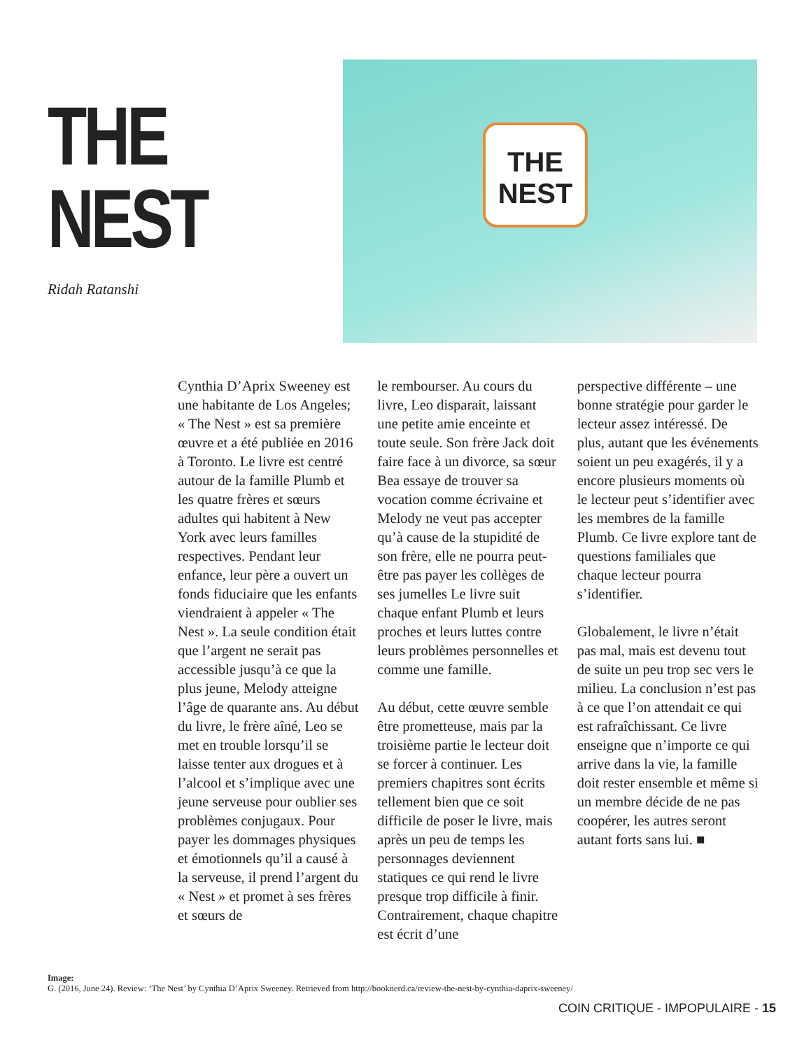THE NEST
Ridah Ratanshi
THE NEST
Cynthia D’Aprix Sweeney est une habitante de Los Angeles; « The Nest » est sa première œuvre et a été publiée en 2016 à Toronto. Le livre est centré autour de la famille Plumb et les quatre frères et sœurs adultes qui habitent à New York avec leurs familles respectives. Pendant leur enfance, leur père a ouvert un fonds fiduciaire que les enfants viendraient à appeler « The Nest ». La seule condition était que l’argent ne serait pas accessible jusqu’à ce que la plus jeune, Melody atteigne l’âge de quarante ans. Au début du livre, le frère aîné, Leo se met en trouble lorsqu’il se laisse tenter aux drogues et à l’alcool et s’implique avec une jeune serveuse pour oublier ses problèmes conjugaux. Pour payer les dommages physiques et émotionnels qu’il a causé à la serveuse, il prend l’argent du « Nest » et promet à ses frères et sœurs de
le rembourser. Au cours du livre, Leo disparait, laissant une petite amie enceinte et toute seule. Son frère Jack doit faire face à un divorce, sa sœur Bea essaye de trouver sa vocation comme écrivaine et Melody ne veut pas accepter qu’à cause de la stupidité de son frère, elle ne pourra peut-être pas payer les collèges de ses jumelles Le livre suit chaque enfant Plumb et leurs proches et leurs luttes contre leurs problèmes personnelles et comme une famille.
Au début, cette œuvre semble être prometteuse, mais par la troisième partie le lecteur doit se forcer à continuer. Les premiers chapitres sont écrits tellement bien que ce soit difficile de poser le livre, mais après un peu de temps les personnages deviennent statiques ce qui rend le livre presque trop difficile à finir. Contrairement, chaque chapitre est écrit d’une
perspective différente – une bonne stratégie pour garder le lecteur assez intéressé. De plus, autant que les événements soient un peu exagérés, il y a encore plusieurs moments où le lecteur peut s’identifier avec les membres de la famille Plumb. Ce livre explore tant de questions familiales que chaque lecteur pourra s’identifier.
Globalement, le livre n’était pas mal, mais est devenu tout de suite un peu trop sec vers le milieu. La conclusion n’est pas à ce que l’on attendait ce qui est rafraîchissant. Ce livre enseigne que n’importe ce qui arrive dans la vie, la famille doit rester ensemble et même si un membre décide de ne pas coopérer, les autres seront autant forts sans lui. ■
Image:
G. (2016, June 24). Review: ‘The Nest’ by Cynthia D’Aprix Sweeney. Retrieved from http://booknerd.ca/review-the-nest-by-cynthia-daprix-sweeney/
COIN CRITIQUE - IMPOPULAIRE - 15